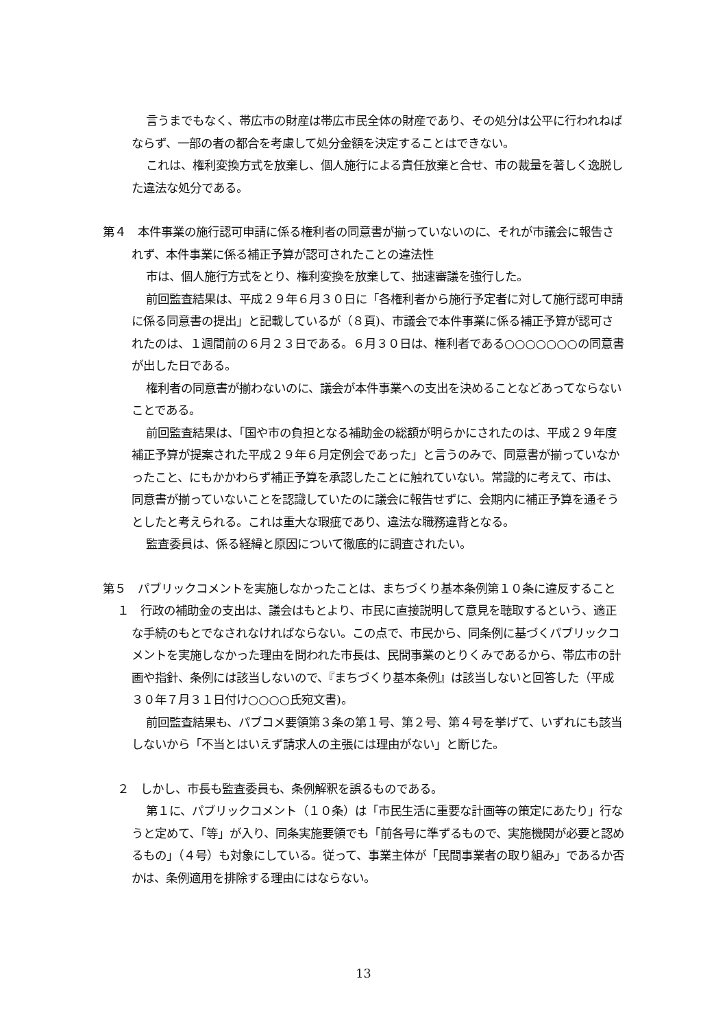言うまでもなく、帯広市の財産は帯広市民全体の財産であり、その処分は公平に行われねばならず、一部の者の都合を考慮して処分金額を決定することはできない。
これは、権利変換方式を放棄し、個人施行による責任放棄と合せ、市の裁量を著しく逸脱した違法な処分である。
第４　本件事業の施行認可申請に係る権利者の同意書が揃っていないのに、それが市議会に報告されず、本件事業に係る補正予算が認可されたことの違法性
市は、個人施行方式をとり、権利変換を放棄して、拙速審議を強行した。
前回監査結果は、平成２９年６月３０日に「各権利者から施行予定者に対して施行認可申請に係る同意書の提出」と記載しているが（８頁)、市議会で本件事業に係る補正予算が認可されたのは、１週間前の６月２３日である。６月３０日は、権利者である○○○○○○○の同意書が出した日である。
権利者の同意書が揃わないのに、議会が本件事業への支出を決めることなどあってならないことである。
前回監査結果は、「国や市の負担となる補助金の総額が明らかにされたのは、平成２９年度補正予算が提案された平成２９年６月定例会であった」と言うのみで、同意書が揃っていなかったこと、にもかかわらず補正予算を承認したことに触れていない。常識的に考えて、市は、同意書が揃っていないことを認識していたのに議会に報告せずに、会期内に補正予算を通そうとしたと考えられる。これは重大な瑕疵であり、違法な職務違背となる。
監査委員は、係る経緯と原因について徹底的に調査されたい。
第５　パブリックコメントを実施しなかったことは、まちづくり基本条例第１０条に違反すること
１　行政の補助金の支出は、議会はもとより、市民に直接説明して意見を聴取するという、適正な手続のもとでなされなければならない。この点で、市民から、同条例に基づくパブリックコメントを実施しなかった理由を問われた市長は、民間事業のとりくみであるから、帯広市の計画や指針、条例には該当しないので、『まちづくり基本条例』は該当しないと回答した（平成３０年７月３１日付け○○○○氏宛文書)。
前回監査結果も、パブコメ要領第３条の第１号、第２号、第４号を挙げて、いずれにも該当しないから「不当とはいえず請求人の主張には理由がない」と断じた。
２　しかし、市長も監査委員も、条例解釈を誤るものである。
第１に、パブリックコメント（１０条）は「市民生活に重要な計画等の策定にあたり」行なうと定めて、「等」が入り、同条実施要領でも「前各号に準ずるもので、実施機関が必要と認めるもの」（４号）も対象にしている。従って、事業主体が「民間事業者の取り組み」であるか否かは、条例適用を排除する理由にはならない。
13